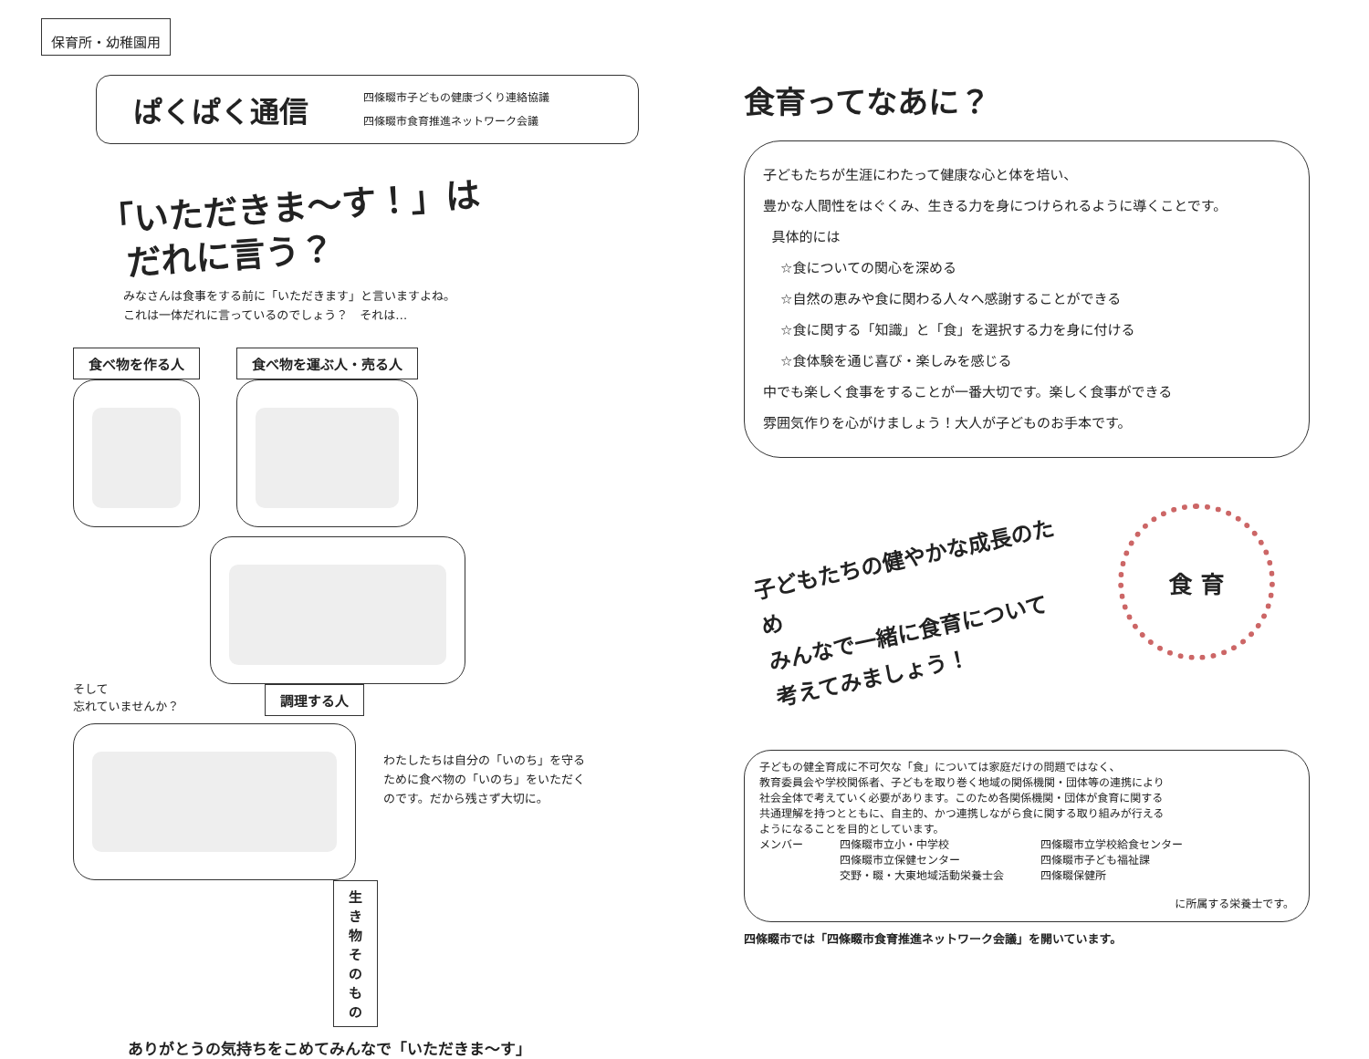保育所・幼稚園用
ぱくぱく通信
四條畷市子どもの健康づくり連絡協議
四條畷市食育推進ネットワーク会議
「いただきま～す！」は
だれに言う？
みなさんは食事をする前に「いただきます」と言いますよね。
これは一体だれに言っているのでしょう？　それは…
食べ物を作る人 食べ物を運ぶ人・売る人
調理する人
そして
忘れていませんか？
生き物そのもの
わたしたちは自分の「いのち」を守る
ために食べ物の「いのち」をいただく
のです。だから残さず大切に。
ありがとうの気持ちをこめてみんなで「いただきま～す」
食育ってなあに？
子どもたちが生涯にわたって健康な心と体を培い、
豊かな人間性をはぐくみ、生きる力を身につけられるように導くことです。
具体的には
☆食についての関心を深める
☆自然の恵みや食に関わる人々へ感謝することができる
☆食に関する「知識」と「食」を選択する力を身に付ける
☆食体験を通じ喜び・楽しみを感じる
中でも楽しく食事をすることが一番大切です。楽しく食事ができる
雰囲気作りを心がけましょう！大人が子どものお手本です。
子どもたちの健やかな成長のため
みんなで一緒に食育について
考えてみましょう！
食 育
子どもの健全育成に不可欠な「食」については家庭だけの問題ではなく、
教育委員会や学校関係者、子どもを取り巻く地域の関係機関・団体等の連携により
社会全体で考えていく必要があります。このため各関係機関・団体が食育に関する
共通理解を持つとともに、自主的、かつ連携しながら食に関する取り組みが行える
ようになることを目的としています。
メンバー 四條畷市立小・中学校
四條畷市立保健センター
交野・畷・大東地域活動栄養士会
四條畷市立学校給食センター
四條畷市子ども福祉課
四條畷保健所
に所属する栄養士です。
四條畷市では「四條畷市食育推進ネットワーク会議」を開いています。